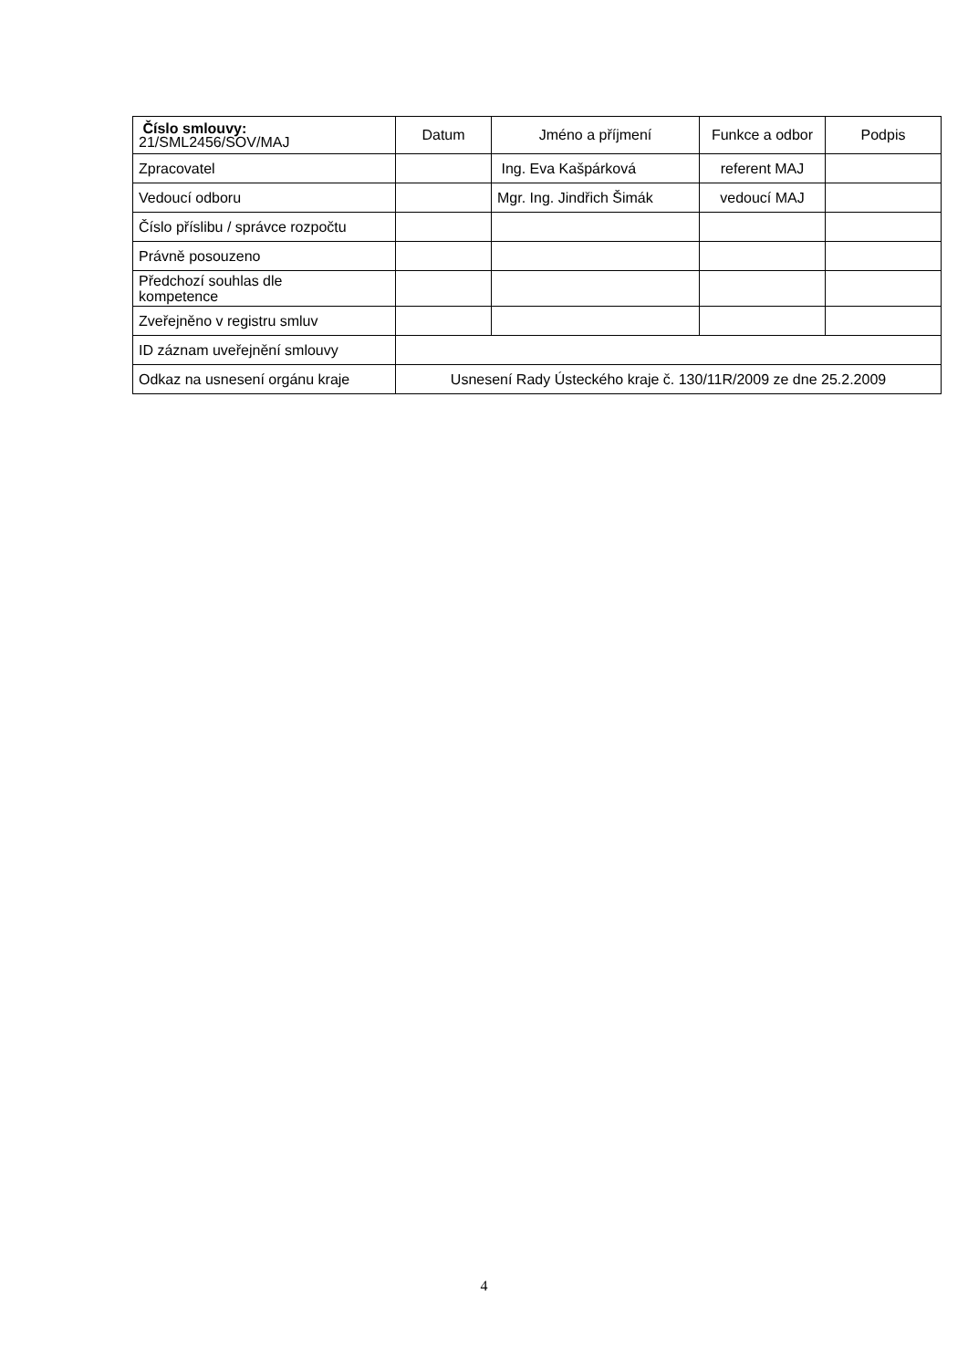| Číslo smlouvy: 21/SML2456/SOV/MAJ | Datum | Jméno a příjmení | Funkce a odbor | Podpis |
| --- | --- | --- | --- | --- |
| Zpracovatel | | Ing. Eva Kašpárková | referent MAJ | |
| Vedoucí odboru | | Mgr. Ing. Jindřich Šimák | vedoucí MAJ | |
| Číslo příslibu / správce rozpočtu | | | | |
| Právně posouzeno | | | | |
| Předchozí souhlas dle kompetence | | | | |
| Zveřejněno v registru smluv | | | | |
| ID záznam uveřejnění smlouvy | | | | |
| Odkaz na usnesení orgánu kraje | Usnesení Rady Ústeckého kraje č. 130/11R/2009 ze dne 25.2.2009 | | | |
4